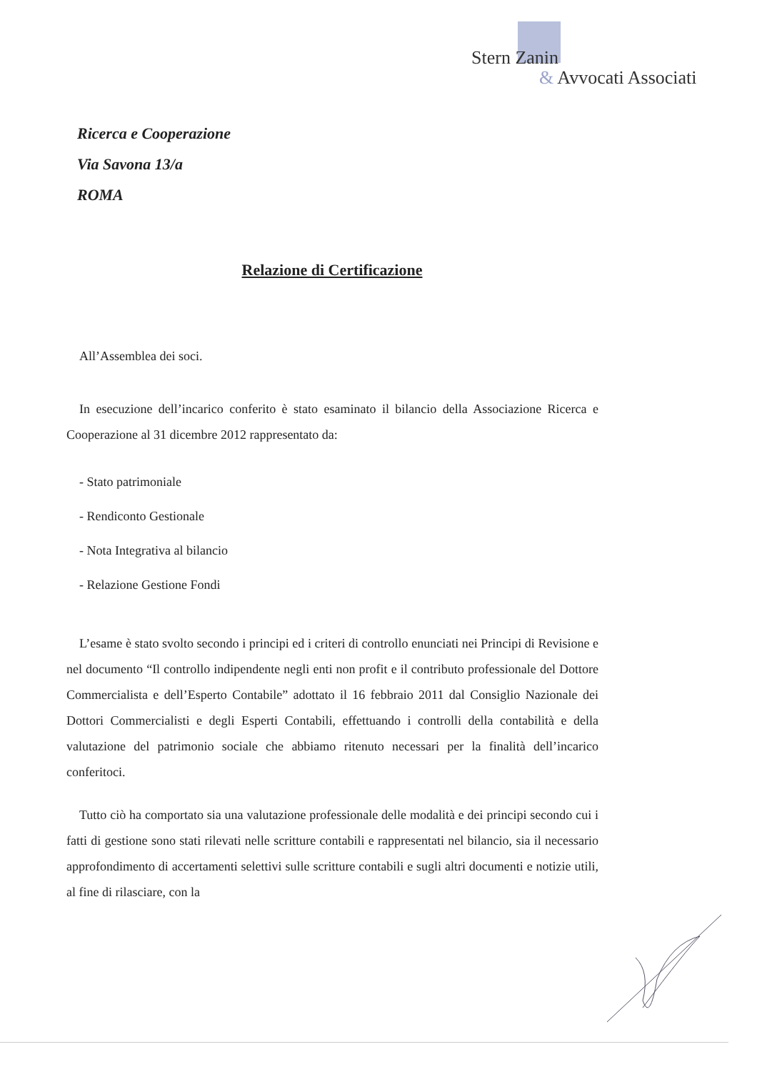Stern Zanin
& Avvocati Associati
Ricerca e Cooperazione
Via Savona 13/a
ROMA
Relazione di Certificazione
All’Assemblea dei soci.
In esecuzione dell’incarico conferito è stato esaminato il bilancio della Associazione Ricerca e Cooperazione al 31 dicembre 2012 rappresentato da:
- Stato patrimoniale
- Rendiconto Gestionale
- Nota Integrativa al bilancio
- Relazione Gestione Fondi
L’esame è stato svolto secondo i principi ed i criteri di controllo enunciati nei Principi di Revisione e nel documento “Il controllo indipendente negli enti non profit e il contributo professionale del Dottore Commercialista e dell’Esperto Contabile” adottato il 16 febbraio 2011 dal Consiglio Nazionale dei Dottori Commercialisti e degli Esperti Contabili, effettuando i controlli della contabilità e della valutazione del patrimonio sociale che abbiamo ritenuto necessari per la finalità dell’incarico conferitoci.
Tutto ciò ha comportato sia una valutazione professionale delle modalità e dei principi secondo cui i fatti di gestione sono stati rilevati nelle scritture contabili e rappresentati nel bilancio, sia il necessario approfondimento di accertamenti selettivi sulle scritture contabili e sugli altri documenti e notizie utili, al fine di rilasciare, con la